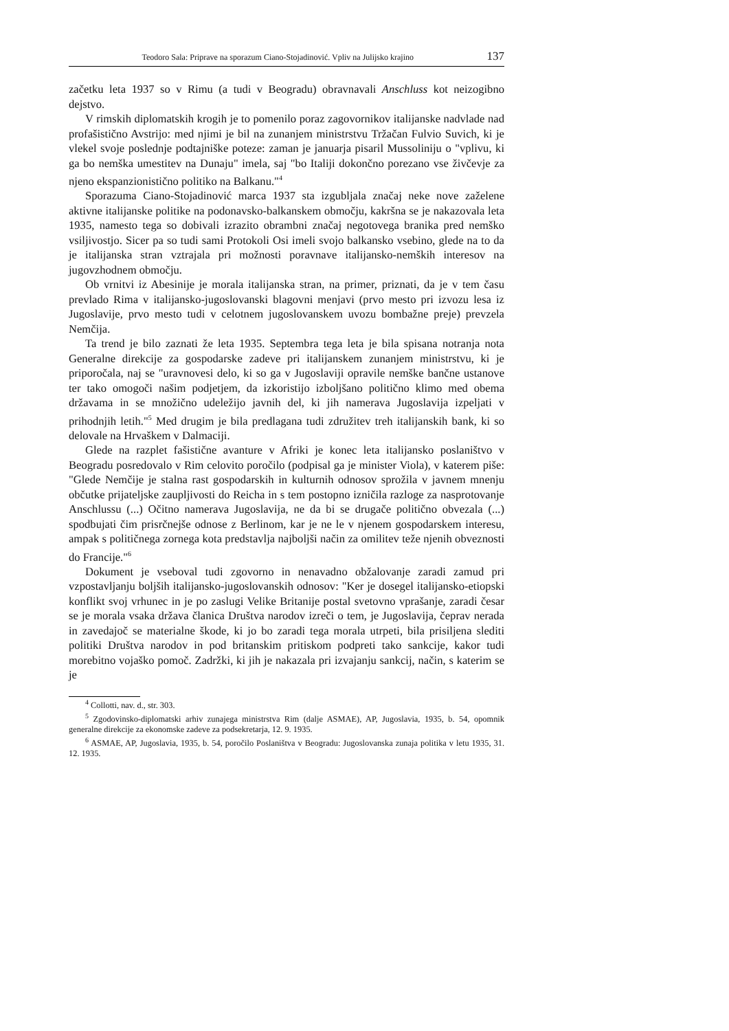Teodoro Sala: Priprave na sporazum Ciano-Stojadinović. Vpliv na Julijsko krajino 137
začetku leta 1937 so v Rimu (a tudi v Beogradu) obravnavali Anschluss kot neizogibno dejstvo.
V rimskih diplomatskih krogih je to pomenilo poraz zagovornikov italijanske nadvlade nad profašistično Avstrijo: med njimi je bil na zunanjem ministrstvu Tržačan Fulvio Suvich, ki je vlekel svoje poslednje podtajniške poteze: zaman je januarja pisaril Mussoliniju o "vplivu, ki ga bo nemška umestitev na Dunaju" imela, saj "bo Italiji dokončno porezano vse živčevje za njeno ekspanzionistično politiko na Balkanu."<sup>4</sup>
Sporazuma Ciano-Stojadinović marca 1937 sta izgubljala značaj neke nove zaželene aktivne italijanske politike na podonavsko-balkanskem območju, kakršna se je nakazovala leta 1935, namesto tega so dobivali izrazito obrambni značaj negotovega branika pred nemško vsiljivostjo. Sicer pa so tudi sami Protokoli Osi imeli svojo balkansko vsebino, glede na to da je italijanska stran vztrajala pri možnosti poravnave italijansko-nemških interesov na jugovzhodnem območju.
Ob vrnitvi iz Abesinije je morala italijanska stran, na primer, priznati, da je v tem času prevlado Rima v italijansko-jugoslovanski blagovni menjavi (prvo mesto pri izvozu lesa iz Jugoslavije, prvo mesto tudi v celotnem jugoslovanskem uvozu bombažne preje) prevzela Nemčija.
Ta trend je bilo zaznati že leta 1935. Septembra tega leta je bila spisana notranja nota Generalne direkcije za gospodarske zadeve pri italijanskem zunanjem ministrstvu, ki je priporočala, naj se "uravnovesi delo, ki so ga v Jugoslaviji opravile nemške bančne ustanove ter tako omogoči našim podjetjem, da izkoristijo izboljšano politično klimo med obema državama in se množično udeležijo javnih del, ki jih namerava Jugoslavija izpeljati v prihodnjih letih."<sup>5</sup> Med drugim je bila predlagana tudi združitev treh italijanskih bank, ki so delovale na Hrvaškem v Dalmaciji.
Glede na razplet fašistične avanture v Afriki je konec leta italijansko poslaništvo v Beogradu posredovalo v Rim celovito poročilo (podpisal ga je minister Viola), v katerem piše: "Glede Nemčije je stalna rast gospodarskih in kulturnih odnosov sprožila v javnem mnenju občutke prijateljske zaupljivosti do Reicha in s tem postopno izničila razloge za nasprotovanje Anschlussu (...) Očitno namerava Jugoslavija, ne da bi se drugače politično obvezala (...) spodbujati čim prisrčnejše odnose z Berlinom, kar je ne le v njenem gospodarskem interesu, ampak s političnega zornega kota predstavlja najboljši način za omilitev teže njenih obveznosti do Francije."<sup>6</sup>
Dokument je vseboval tudi zgovorno in nenavadno obžalovanje zaradi zamud pri vzpostavljanju boljših italijansko-jugoslovanskih odnosov: "Ker je dosegel italijansko-etiopski konflikt svoj vrhunec in je po zaslugi Velike Britanije postal svetovno vprašanje, zaradi česar se je morala vsaka država članica Društva narodov izreči o tem, je Jugoslavija, čeprav nerada in zavedajoč se materialne škode, ki jo bo zaradi tega morala utrpeti, bila prisiljena slediti politiki Društva narodov in pod britanskim pritiskom podpreti tako sankcije, kakor tudi morebitno vojaško pomoč. Zadržki, ki jih je nakazala pri izvajanju sankcij, način, s katerim se je
<sup>4</sup> Collotti, nav. d., str. 303.
<sup>5</sup> Zgodovinsko-diplomatski arhiv zunajega ministrstva Rim (dalje ASMAE), AP, Jugoslavia, 1935, b. 54, opomnik generalne direkcije za ekonomske zadeve za podsekretarja, 12. 9. 1935.
<sup>6</sup> ASMAE, AP, Jugoslavia, 1935, b. 54, poročilo Poslaništva v Beogradu: Jugoslovanska zunaja politika v letu 1935, 31. 12. 1935.